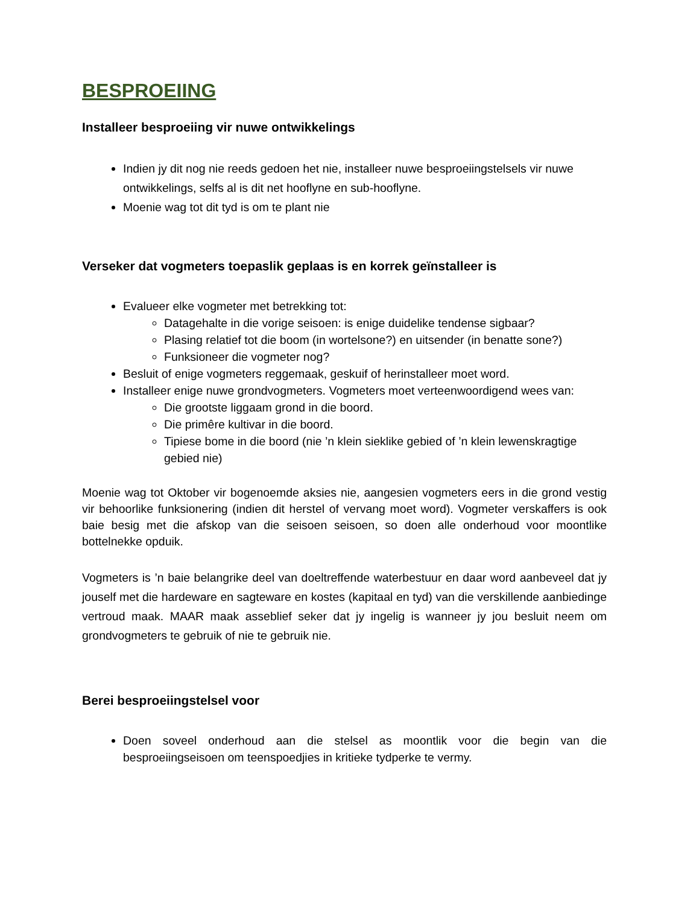BESPROEIING
Installeer besproeiing vir nuwe ontwikkelings
Indien jy dit nog nie reeds gedoen het nie, installeer nuwe besproeiingstelsels vir nuwe ontwikkelings, selfs al is dit net hooflyne en sub-hooflyne.
Moenie wag tot dit tyd is om te plant nie
Verseker dat vogmeters toepaslik geplaas is en korrek geïnstalleer is
Evalueer elke vogmeter met betrekking tot:
Datagehalte in die vorige seisoen: is enige duidelike tendense sigbaar?
Plasing relatief tot die boom (in wortelsone?) en uitsender (in benatte sone?)
Funksioneer die vogmeter nog?
Besluit of enige vogmeters reggemaak, geskuif of herinstalleer moet word.
Installeer enige nuwe grondvogmeters. Vogmeters moet verteenwoordigend wees van:
Die grootste liggaam grond in die boord.
Die primêre kultivar in die boord.
Tipiese bome in die boord (nie ’n klein sieklike gebied of ’n klein lewenskragtige gebied nie)
Moenie wag tot Oktober vir bogenoemde aksies nie, aangesien vogmeters eers in die grond vestig vir behoorlike funksionering (indien dit herstel of vervang moet word). Vogmeter verskaffers is ook baie besig met die afskop van die seisoen seisoen, so doen alle onderhoud voor moontlike bottelnekke opduik.
Vogmeters is ’n baie belangrike deel van doeltreffende waterbestuur en daar word aanbeveel dat jy jouself met die hardeware en sagteware en kostes (kapitaal en tyd) van die verskillende aanbiedinge vertroud maak. MAAR maak asseblief seker dat jy ingelig is wanneer jy jou besluit neem om grondvogmeters te gebruik of nie te gebruik nie.
Berei besproeiingstelsel voor
Doen soveel onderhoud aan die stelsel as moontlik voor die begin van die besproeiingseisoen om teenspoedjies in kritieke tydperke te vermy.